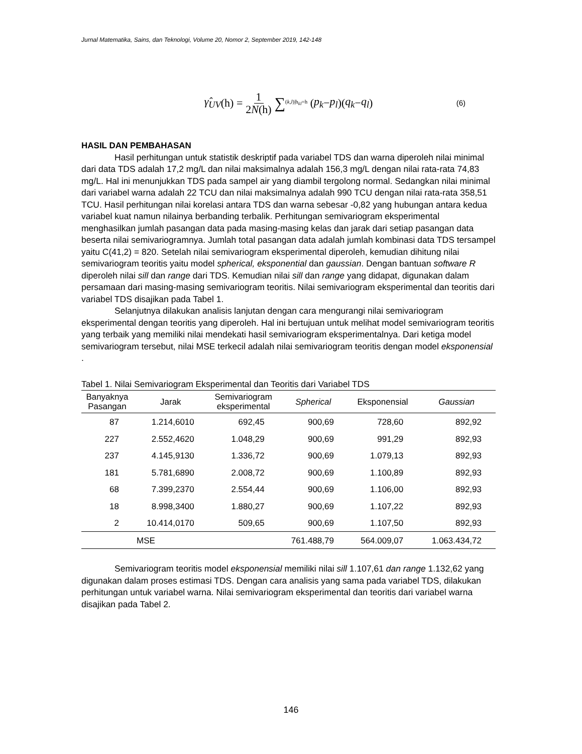Jurnal Matematika, Sains, dan Teknologi, Volume 20, Nomor 2, September 2019, 142-148
γ̂<sub>UV</sub> (h) = 1 2N(h) ∑<sub>(k,l)|h<sub>kl</sub>=h</sub> (p<sub>k</sub> − p<sub>l</sub>)(q<sub>k</sub> − q<sub>l</sub>) (6)
HASIL DAN PEMBAHASAN
Hasil perhitungan untuk statistik deskriptif pada variabel TDS dan warna diperoleh nilai minimal dari data TDS adalah 17,2 mg/L dan nilai maksimalnya adalah 156,3 mg/L dengan nilai rata-rata 74,83 mg/L. Hal ini menunjukkan TDS pada sampel air yang diambil tergolong normal. Sedangkan nilai minimal dari variabel warna adalah 22 TCU dan nilai maksimalnya adalah 990 TCU dengan nilai rata-rata 358,51 TCU. Hasil perhitungan nilai korelasi antara TDS dan warna sebesar -0,82 yang hubungan antara kedua variabel kuat namun nilainya berbanding terbalik. Perhitungan semivariogram eksperimental menghasilkan jumlah pasangan data pada masing-masing kelas dan jarak dari setiap pasangan data beserta nilai semivariogramnya. Jumlah total pasangan data adalah jumlah kombinasi data TDS tersampel yaitu C(41,2) = 820. Setelah nilai semivariogram eksperimental diperoleh, kemudian dihitung nilai semivariogram teoritis yaitu model spherical, eksponential dan gaussian. Dengan bantuan software R diperoleh nilai sill dan range dari TDS. Kemudian nilai sill dan range yang didapat, digunakan dalam persamaan dari masing-masing semivariogram teoritis. Nilai semivariogram eksperimental dan teoritis dari variabel TDS disajikan pada Tabel 1.
Selanjutnya dilakukan analisis lanjutan dengan cara mengurangi nilai semivariogram eksperimental dengan teoritis yang diperoleh. Hal ini bertujuan untuk melihat model semivariogram teoritis yang terbaik yang memiliki nilai mendekati hasil semivariogram eksperimentalnya. Dari ketiga model semivariogram tersebut, nilai MSE terkecil adalah nilai semivariogram teoritis dengan model eksponensial .
Tabel 1. Nilai Semivariogram Eksperimental dan Teoritis dari Variabel TDS
| Banyaknya Pasangan | Jarak | Semivariogram eksperimental | Spherical | Eksponensial | Gaussian |
| --- | --- | --- | --- | --- | --- |
| 87 | 1.214,6010 | 692,45 | 900,69 | 728,60 | 892,92 |
| 227 | 2.552,4620 | 1.048,29 | 900,69 | 991,29 | 892,93 |
| 237 | 4.145,9130 | 1.336,72 | 900,69 | 1.079,13 | 892,93 |
| 181 | 5.781,6890 | 2.008,72 | 900,69 | 1.100,89 | 892,93 |
| 68 | 7.399,2370 | 2.554,44 | 900,69 | 1.106,00 | 892,93 |
| 18 | 8.998,3400 | 1.880,27 | 900,69 | 1.107,22 | 892,93 |
| 2 | 10.414,0170 | 509,65 | 900,69 | 1.107,50 | 892,93 |
| MSE | | | 761.488,79 | 564.009,07 | 1.063.434,72 |
Semivariogram teoritis model eksponensial memiliki nilai sill 1.107,61 dan range 1.132,62 yang digunakan dalam proses estimasi TDS. Dengan cara analisis yang sama pada variabel TDS, dilakukan perhitungan untuk variabel warna. Nilai semivariogram eksperimental dan teoritis dari variabel warna disajikan pada Tabel 2.
146